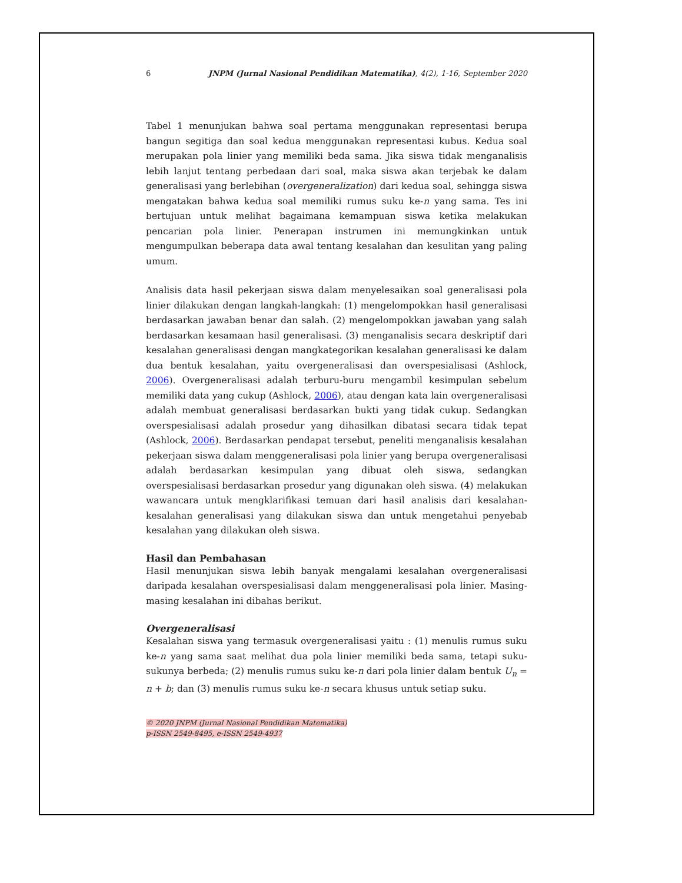6 JNPM (Jurnal Nasional Pendidikan Matematika), 4(2), 1-16, September 2020
Tabel 1 menunjukan bahwa soal pertama menggunakan representasi berupa bangun segitiga dan soal kedua menggunakan representasi kubus. Kedua soal merupakan pola linier yang memiliki beda sama. Jika siswa tidak menganalisis lebih lanjut tentang perbedaan dari soal, maka siswa akan terjebak ke dalam generalisasi yang berlebihan (overgeneralization) dari kedua soal, sehingga siswa mengatakan bahwa kedua soal memiliki rumus suku ke-n yang sama. Tes ini bertujuan untuk melihat bagaimana kemampuan siswa ketika melakukan pencarian pola linier. Penerapan instrumen ini memungkinkan untuk mengumpulkan beberapa data awal tentang kesalahan dan kesulitan yang paling umum.
Analisis data hasil pekerjaan siswa dalam menyelesaikan soal generalisasi pola linier dilakukan dengan langkah-langkah: (1) mengelompokkan hasil generalisasi berdasarkan jawaban benar dan salah. (2) mengelompokkan jawaban yang salah berdasarkan kesamaan hasil generalisasi. (3) menganalisis secara deskriptif dari kesalahan generalisasi dengan mangkategorikan kesalahan generalisasi ke dalam dua bentuk kesalahan, yaitu overgeneralisasi dan overspesialisasi (Ashlock, 2006). Overgeneralisasi adalah terburu-buru mengambil kesimpulan sebelum memiliki data yang cukup (Ashlock, 2006), atau dengan kata lain overgeneralisasi adalah membuat generalisasi berdasarkan bukti yang tidak cukup. Sedangkan overspesialisasi adalah prosedur yang dihasilkan dibatasi secara tidak tepat (Ashlock, 2006). Berdasarkan pendapat tersebut, peneliti menganalisis kesalahan pekerjaan siswa dalam menggeneralisasi pola linier yang berupa overgeneralisasi adalah berdasarkan kesimpulan yang dibuat oleh siswa, sedangkan overspesialisasi berdasarkan prosedur yang digunakan oleh siswa. (4) melakukan wawancara untuk mengklarifikasi temuan dari hasil analisis dari kesalahan-kesalahan generalisasi yang dilakukan siswa dan untuk mengetahui penyebab kesalahan yang dilakukan oleh siswa.
Hasil dan Pembahasan
Hasil menunjukan siswa lebih banyak mengalami kesalahan overgeneralisasi daripada kesalahan overspesialisasi dalam menggeneralisasi pola linier. Masing-masing kesalahan ini dibahas berikut.
Overgeneralisasi
Kesalahan siswa yang termasuk overgeneralisasi yaitu : (1) menulis rumus suku ke-n yang sama saat melihat dua pola linier memiliki beda sama, tetapi suku-sukunya berbeda; (2) menulis rumus suku ke-n dari pola linier dalam bentuk U<sub>n</sub> = n + b; dan (3) menulis rumus suku ke-n secara khusus untuk setiap suku.
© 2020 JNPM (Jurnal Nasional Pendidikan Matematika)
p-ISSN 2549-8495, e-ISSN 2549-4937